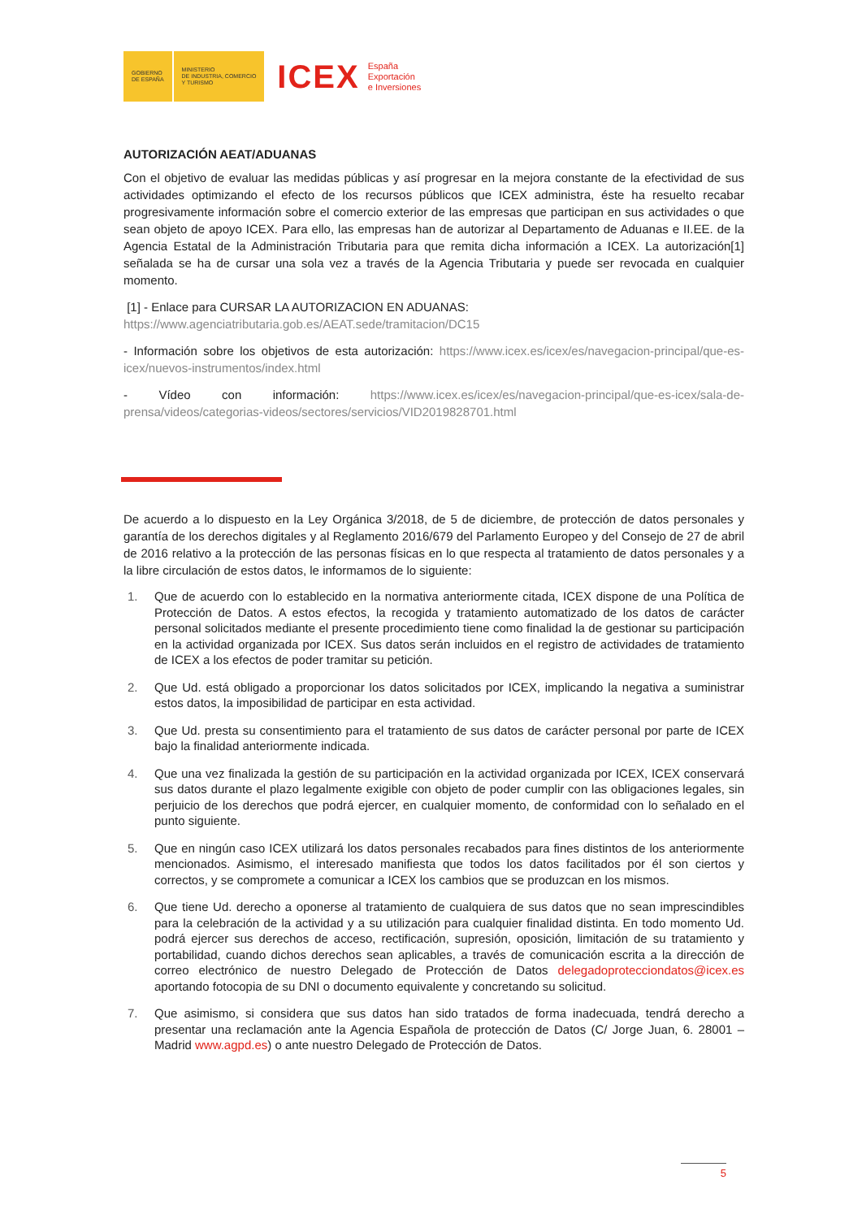GOBIERNO
DE ESPAÑA
MINISTERIO
DE INDUSTRIA, COMERCIO
Y TURISMO
ICEX
España
Exportación
e Inversiones
AUTORIZACIÓN AEAT/ADUANAS
Con el objetivo de evaluar las medidas públicas y así progresar en la mejora constante de la efectividad de sus actividades optimizando el efecto de los recursos públicos que ICEX administra, éste ha resuelto recabar progresivamente información sobre el comercio exterior de las empresas que participan en sus actividades o que sean objeto de apoyo ICEX. Para ello, las empresas han de autorizar al Departamento de Aduanas e II.EE. de la Agencia Estatal de la Administración Tributaria para que remita dicha información a ICEX. La autorización[1] señalada se ha de cursar una sola vez a través de la Agencia Tributaria y puede ser revocada en cualquier momento.
[1] - Enlace para CURSAR LA AUTORIZACION EN ADUANAS:
https://www.agenciatributaria.gob.es/AEAT.sede/tramitacion/DC15
- Información sobre los objetivos de esta autorización: https://www.icex.es/icex/es/navegacion-principal/que-es-icex/nuevos-instrumentos/index.html
- Vídeo con información: https://www.icex.es/icex/es/navegacion-principal/que-es-icex/sala-de-prensa/videos/categorias-videos/sectores/servicios/VID2019828701.html
De acuerdo a lo dispuesto en la Ley Orgánica 3/2018, de 5 de diciembre, de protección de datos personales y garantía de los derechos digitales y al Reglamento 2016/679 del Parlamento Europeo y del Consejo de 27 de abril de 2016 relativo a la protección de las personas físicas en lo que respecta al tratamiento de datos personales y a la libre circulación de estos datos, le informamos de lo siguiente:
1. Que de acuerdo con lo establecido en la normativa anteriormente citada, ICEX dispone de una Política de Protección de Datos. A estos efectos, la recogida y tratamiento automatizado de los datos de carácter personal solicitados mediante el presente procedimiento tiene como finalidad la de gestionar su participación en la actividad organizada por ICEX. Sus datos serán incluidos en el registro de actividades de tratamiento de ICEX a los efectos de poder tramitar su petición.
2. Que Ud. está obligado a proporcionar los datos solicitados por ICEX, implicando la negativa a suministrar estos datos, la imposibilidad de participar en esta actividad.
3. Que Ud. presta su consentimiento para el tratamiento de sus datos de carácter personal por parte de ICEX bajo la finalidad anteriormente indicada.
4. Que una vez finalizada la gestión de su participación en la actividad organizada por ICEX, ICEX conservará sus datos durante el plazo legalmente exigible con objeto de poder cumplir con las obligaciones legales, sin perjuicio de los derechos que podrá ejercer, en cualquier momento, de conformidad con lo señalado en el punto siguiente.
5. Que en ningún caso ICEX utilizará los datos personales recabados para fines distintos de los anteriormente mencionados. Asimismo, el interesado manifiesta que todos los datos facilitados por él son ciertos y correctos, y se compromete a comunicar a ICEX los cambios que se produzcan en los mismos.
6. Que tiene Ud. derecho a oponerse al tratamiento de cualquiera de sus datos que no sean imprescindibles para la celebración de la actividad y a su utilización para cualquier finalidad distinta. En todo momento Ud. podrá ejercer sus derechos de acceso, rectificación, supresión, oposición, limitación de su tratamiento y portabilidad, cuando dichos derechos sean aplicables, a través de comunicación escrita a la dirección de correo electrónico de nuestro Delegado de Protección de Datos delegadoprotecciondatos@icex.es aportando fotocopia de su DNI o documento equivalente y concretando su solicitud.
7. Que asimismo, si considera que sus datos han sido tratados de forma inadecuada, tendrá derecho a presentar una reclamación ante la Agencia Española de protección de Datos (C/ Jorge Juan, 6. 28001 – Madrid www.agpd.es) o ante nuestro Delegado de Protección de Datos.
5